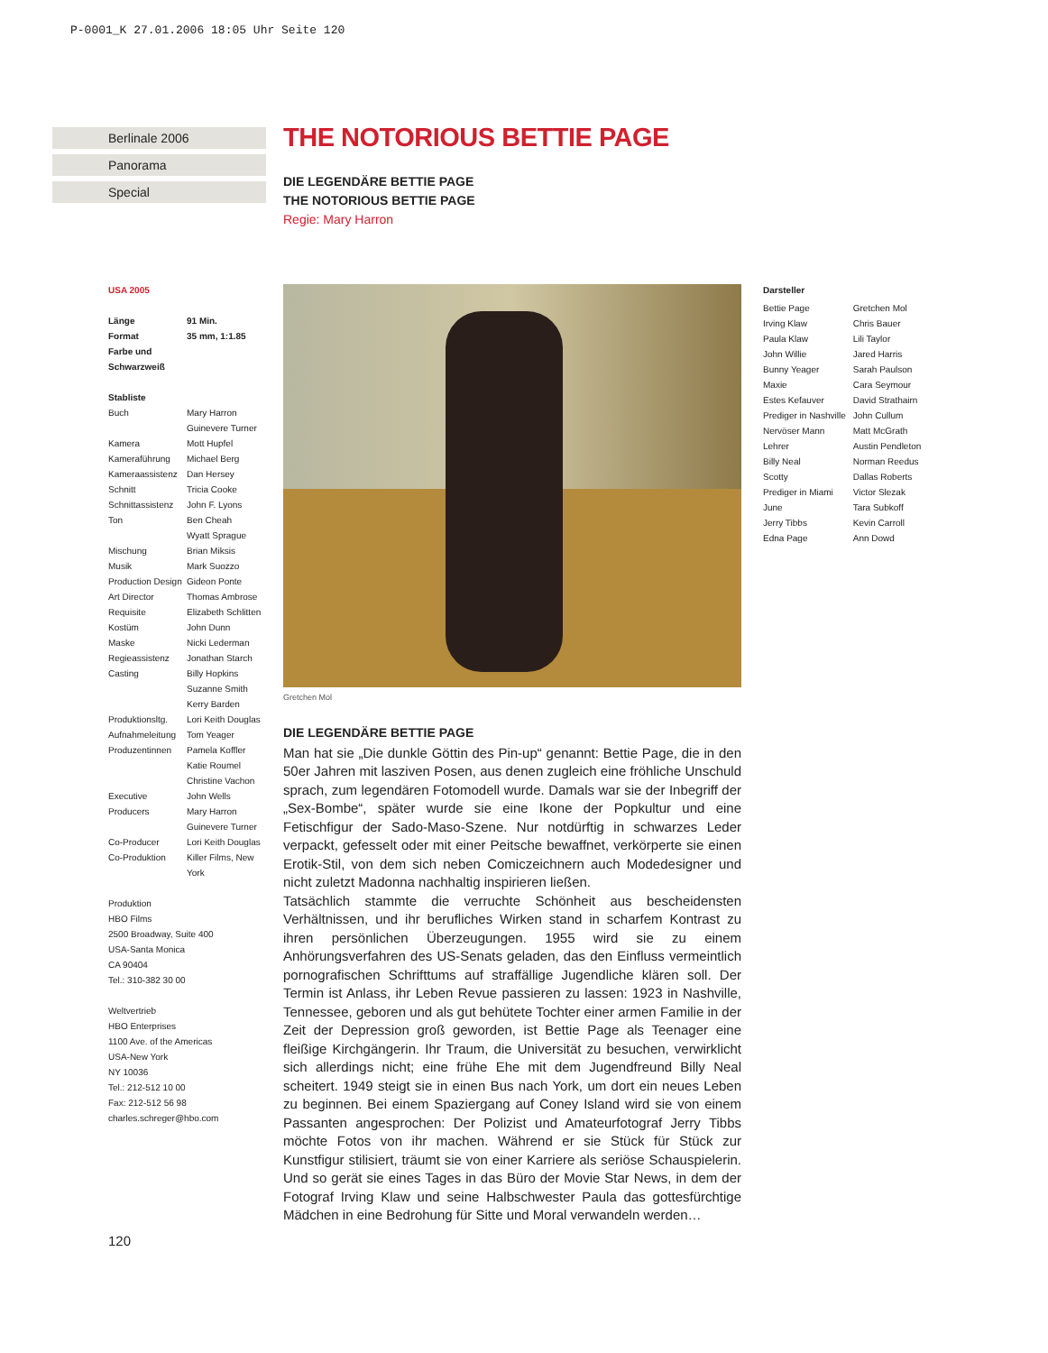P-0001_K 27.01.2006 18:05 Uhr Seite 120
Berlinale 2006
Panorama
Special
THE NOTORIOUS BETTIE PAGE
DIE LEGENDÄRE BETTIE PAGE
THE NOTORIOUS BETTIE PAGE
Regie: Mary Harron
USA 2005
| Länge | 91 Min. |
| Format | 35 mm, 1:1.85 |
| Farbe und Schwarzweiß | |
Stabliste
| Buch | Mary Harron Guinevere Turner |
| Kamera | Mott Hupfel |
| Kameraführung | Michael Berg |
| Kameraassistenz | Dan Hersey |
| Schnitt | Tricia Cooke |
| Schnittassistenz | John F. Lyons |
| Ton | Ben Cheah Wyatt Sprague |
| Mischung | Brian Miksis |
| Musik | Mark Suozzo |
| Production Design | Gideon Ponte |
| Art Director | Thomas Ambrose |
| Requisite | Elizabeth Schlitten |
| Kostüm | John Dunn |
| Maske | Nicki Lederman |
| Regieassistenz | Jonathan Starch |
| Casting | Billy Hopkins Suzanne Smith Kerry Barden |
| Produktionsltg. | Lori Keith Douglas |
| Aufnahmeleitung | Tom Yeager |
| Produzentinnen | Pamela Koffler Katie Roumel Christine Vachon |
| Executive Producers | John Wells Mary Harron Guinevere Turner |
| Co-Producer | Lori Keith Douglas |
| Co-Produktion | Killer Films, New York |
Produktion
HBO Films
2500 Broadway, Suite 400
USA-Santa Monica
CA 90404
Tel.: 310-382 30 00
Weltvertrieb
HBO Enterprises
1100 Ave. of the Americas
USA-New York
NY 10036
Tel.: 212-512 10 00
Fax: 212-512 56 98
charles.schreger@hbo.com
Gretchen Mol
DIE LEGENDÄRE BETTIE PAGE
Man hat sie „Die dunkle Göttin des Pin-up“ genannt: Bettie Page, die in den 50er Jahren mit lasziven Posen, aus denen zugleich eine fröhliche Unschuld sprach, zum legendären Fotomodell wurde. Damals war sie der Inbegriff der „Sex-Bombe“, später wurde sie eine Ikone der Popkultur und eine Fetischfigur der Sado-Maso-Szene. Nur notdürftig in schwarzes Leder verpackt, gefesselt oder mit einer Peitsche bewaffnet, verkörperte sie einen Erotik-Stil, von dem sich neben Comiczeichnern auch Modedesigner und nicht zuletzt Madonna nachhaltig inspirieren ließen.
Tatsächlich stammte die verruchte Schönheit aus bescheidensten Verhältnissen, und ihr berufliches Wirken stand in scharfem Kontrast zu ihren persönlichen Überzeugungen. 1955 wird sie zu einem Anhörungsverfahren des US-Senats geladen, das den Einfluss vermeintlich pornografischen Schrifttums auf straffällige Jugendliche klären soll. Der Termin ist Anlass, ihr Leben Revue passieren zu lassen: 1923 in Nashville, Tennessee, geboren und als gut behütete Tochter einer armen Familie in der Zeit der Depression groß geworden, ist Bettie Page als Teenager eine fleißige Kirchgängerin. Ihr Traum, die Universität zu besuchen, verwirklicht sich allerdings nicht; eine frühe Ehe mit dem Jugendfreund Billy Neal scheitert. 1949 steigt sie in einen Bus nach York, um dort ein neues Leben zu beginnen. Bei einem Spaziergang auf Coney Island wird sie von einem Passanten angesprochen: Der Polizist und Amateurfotograf Jerry Tibbs möchte Fotos von ihr machen. Während er sie Stück für Stück zur Kunstfigur stilisiert, träumt sie von einer Karriere als seriöse Schauspielerin. Und so gerät sie eines Tages in das Büro der Movie Star News, in dem der Fotograf Irving Klaw und seine Halbschwester Paula das gottesfürchtige Mädchen in eine Bedrohung für Sitte und Moral verwandeln werden…
Darsteller
| Bettie Page | Gretchen Mol |
| Irving Klaw | Chris Bauer |
| Paula Klaw | Lili Taylor |
| John Willie | Jared Harris |
| Bunny Yeager | Sarah Paulson |
| Maxie | Cara Seymour |
| Estes Kefauver | David Strathairn |
| Prediger in Nashville | John Cullum |
| Nervöser Mann | Matt McGrath |
| Lehrer | Austin Pendleton |
| Billy Neal | Norman Reedus |
| Scotty | Dallas Roberts |
| Prediger in Miami | Victor Slezak |
| June | Tara Subkoff |
| Jerry Tibbs | Kevin Carroll |
| Edna Page | Ann Dowd |
120